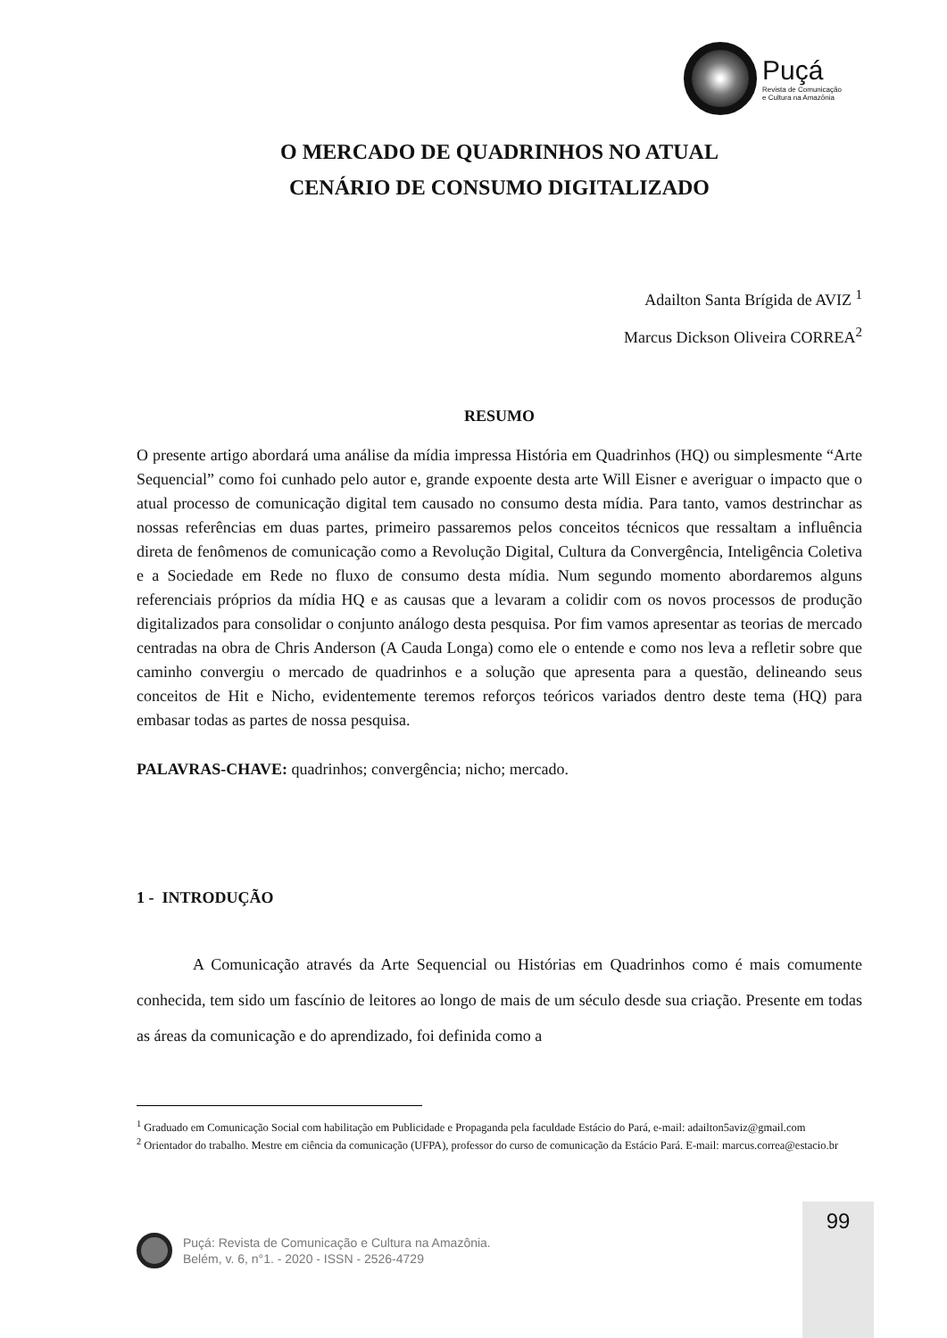Puçá
Revista de Comunicação
e Cultura na Amazônia
O MERCADO DE QUADRINHOS NO ATUAL
CENÁRIO DE CONSUMO DIGITALIZADO
Adailton Santa Brígida de AVIZ <sup>1</sup>
Marcus Dickson Oliveira CORREA<sup>2</sup>
RESUMO
O presente artigo abordará uma análise da mídia impressa História em Quadrinhos (HQ) ou simplesmente “Arte Sequencial” como foi cunhado pelo autor e, grande expoente desta arte Will Eisner e averiguar o impacto que o atual processo de comunicação digital tem causado no consumo desta mídia. Para tanto, vamos destrinchar as nossas referências em duas partes, primeiro passaremos pelos conceitos técnicos que ressaltam a influência direta de fenômenos de comunicação como a Revolução Digital, Cultura da Convergência, Inteligência Coletiva e a Sociedade em Rede no fluxo de consumo desta mídia. Num segundo momento abordaremos alguns referenciais próprios da mídia HQ e as causas que a levaram a colidir com os novos processos de produção digitalizados para consolidar o conjunto análogo desta pesquisa. Por fim vamos apresentar as teorias de mercado centradas na obra de Chris Anderson (A Cauda Longa) como ele o entende e como nos leva a refletir sobre que caminho convergiu o mercado de quadrinhos e a solução que apresenta para a questão, delineando seus conceitos de Hit e Nicho, evidentemente teremos reforços teóricos variados dentro deste tema (HQ) para embasar todas as partes de nossa pesquisa.
PALAVRAS-CHAVE: quadrinhos; convergência; nicho; mercado.
1 - INTRODUÇÃO
A Comunicação através da Arte Sequencial ou Histórias em Quadrinhos como é mais comumente conhecida, tem sido um fascínio de leitores ao longo de mais de um século desde sua criação. Presente em todas as áreas da comunicação e do aprendizado, foi definida como a
<sup>1</sup> Graduado em Comunicação Social com habilitação em Publicidade e Propaganda pela faculdade Estácio do Pará, e-mail: adailton5aviz@gmail.com
<sup>2</sup> Orientador do trabalho. Mestre em ciência da comunicação (UFPA), professor do curso de comunicação da Estácio Pará. E-mail: marcus.correa@estacio.br
99
Puçá: Revista de Comunicação e Cultura na Amazônia.
Belém, v. 6, n°1. - 2020 - ISSN - 2526-4729